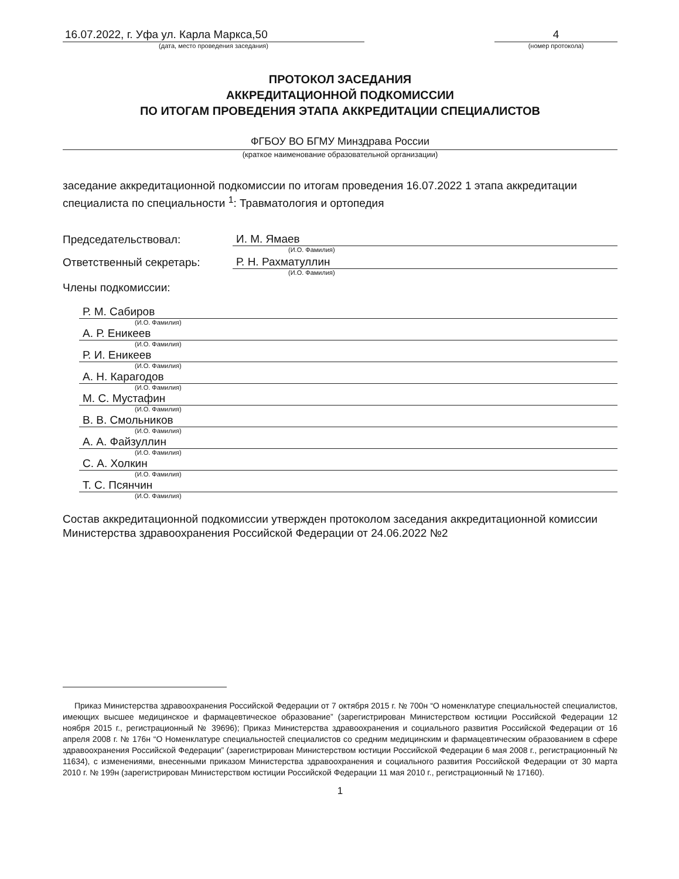16.07.2022, г. Уфа ул. Карла Маркса,50
(дата, место проведения заседания)
4
(номер протокола)
ПРОТОКОЛ ЗАСЕДАНИЯ
АККРЕДИТАЦИОННОЙ ПОДКОМИССИИ
ПО ИТОГАМ ПРОВЕДЕНИЯ ЭТАПА АККРЕДИТАЦИИ СПЕЦИАЛИСТОВ
ФГБОУ ВО БГМУ Минздрава России
(краткое наименование образовательной организации)
заседание аккредитационной подкомиссии по итогам проведения 16.07.2022 1 этапа аккредитации специалиста по специальности <sup>1</sup>: Травматология и ортопедия
Председательствовал: И. М. Ямаев
(И.О. Фамилия)
Ответственный секретарь: Р. Н. Рахматуллин
(И.О. Фамилия)
Члены подкомиссии:
Р. М. Сабиров
(И.О. Фамилия)
А. Р. Еникеев
(И.О. Фамилия)
Р. И. Еникеев
(И.О. Фамилия)
А. Н. Карагодов
(И.О. Фамилия)
М. С. Мустафин
(И.О. Фамилия)
В. В. Смольников
(И.О. Фамилия)
А. А. Файзуллин
(И.О. Фамилия)
С. А. Холкин
(И.О. Фамилия)
Т. С. Псянчин
(И.О. Фамилия)
Состав аккредитационной подкомиссии утвержден протоколом заседания аккредитационной комиссии Министерства здравоохранения Российской Федерации от 24.06.2022 №2
Приказ Министерства здравоохранения Российской Федерации от 7 октября 2015 г. № 700н “О номенклатуре специальностей специалистов, имеющих высшее медицинское и фармацевтическое образование” (зарегистрирован Министерством юстиции Российской Федерации 12 ноября 2015 г., регистрационный № 39696); Приказ Министерства здравоохранения и социального развития Российской Федерации от 16 апреля 2008 г. № 176н “О Номенклатуре специальностей специалистов со средним медицинским и фармацевтическим образованием в сфере здравоохранения Российской Федерации” (зарегистрирован Министерством юстиции Российской Федерации 6 мая 2008 г., регистрационный № 11634), с изменениями, внесенными приказом Министерства здравоохранения и социального развития Российской Федерации от 30 марта 2010 г. № 199н (зарегистрирован Министерством юстиции Российской Федерации 11 мая 2010 г., регистрационный № 17160).
1